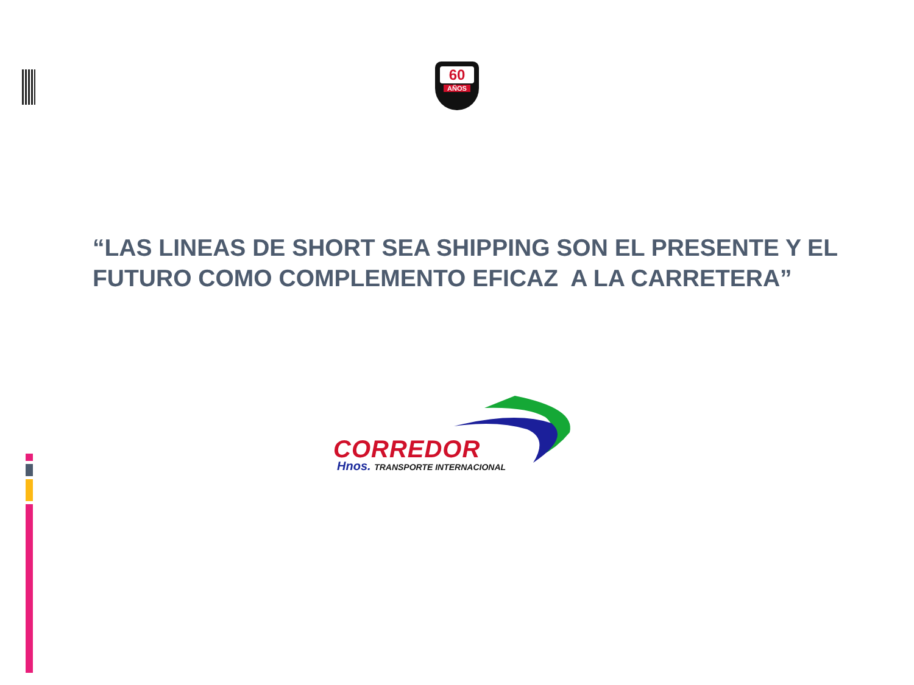60
AÑOS
“LAS LINEAS DE SHORT SEA SHIPPING SON EL PRESENTE Y EL FUTURO COMO COMPLEMENTO EFICAZ A LA CARRETERA”
CORREDOR
Hnos. TRANSPORTE INTERNACIONAL